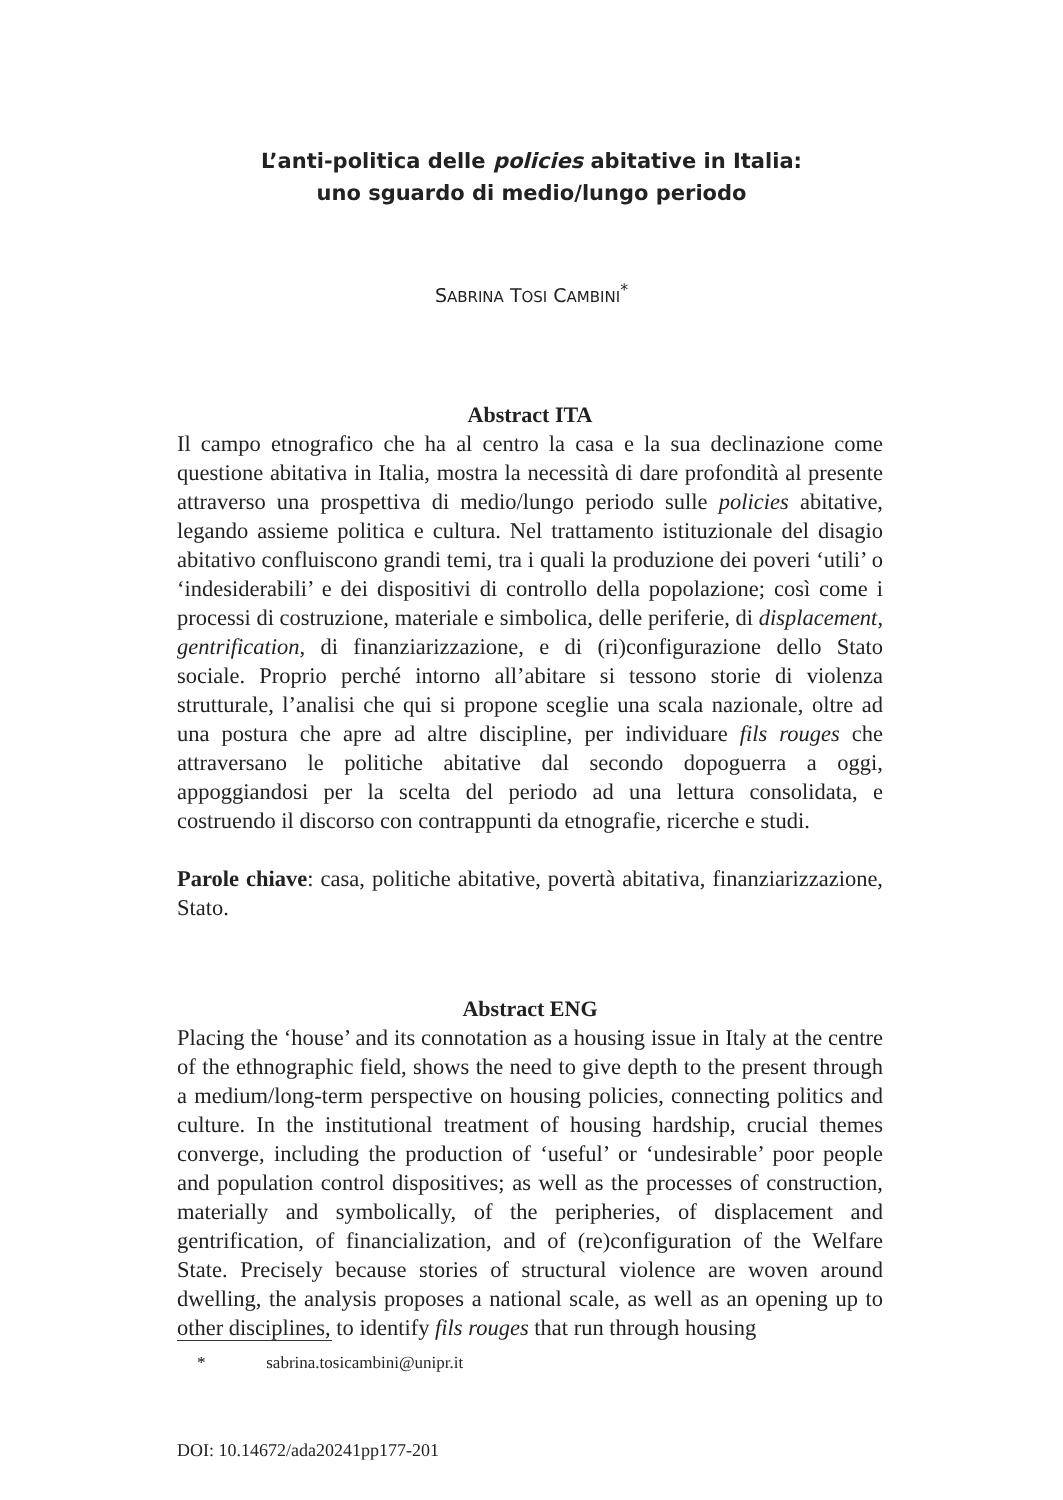L’anti-politica delle policies abitative in Italia:
uno sguardo di medio/lungo periodo
SABRINA TOSI CAMBINI<sup>*</sup>
Abstract ITA
Il campo etnografico che ha al centro la casa e la sua declinazione come questione abitativa in Italia, mostra la necessità di dare profondità al presente attraverso una prospettiva di medio/lungo periodo sulle policies abitative, legando assieme politica e cultura. Nel trattamento istituzionale del disagio abitativo confluiscono grandi temi, tra i quali la produzione dei poveri ‘utili’ o ‘indesiderabili’ e dei dispositivi di controllo della popolazione; così come i processi di costruzione, materiale e simbolica, delle periferie, di displacement, gentrification, di finanziarizzazione, e di (ri)configurazione dello Stato sociale. Proprio perché intorno all’abitare si tessono storie di violenza strutturale, l’analisi che qui si propone sceglie una scala nazionale, oltre ad una postura che apre ad altre discipline, per individuare fils rouges che attraversano le politiche abitative dal secondo dopoguerra a oggi, appoggiandosi per la scelta del periodo ad una lettura consolidata, e costruendo il discorso con contrappunti da etnografie, ricerche e studi.
Parole chiave: casa, politiche abitative, povertà abitativa, finanziarizzazione, Stato.
Abstract ENG
Placing the ‘house’ and its connotation as a housing issue in Italy at the centre of the ethnographic field, shows the need to give depth to the present through a medium/long-term perspective on housing policies, connecting politics and culture. In the institutional treatment of housing hardship, crucial themes converge, including the production of ‘useful’ or ‘undesirable’ poor people and population control dispositives; as well as the processes of construction, materially and symbolically, of the peripheries, of displacement and gentrification, of financialization, and of (re)configuration of the Welfare State. Precisely because stories of structural violence are woven around dwelling, the analysis proposes a national scale, as well as an opening up to other disciplines, to identify fils rouges that run through housing
* sabrina.tosicambini@unipr.it
DOI: 10.14672/ada20241pp177-201